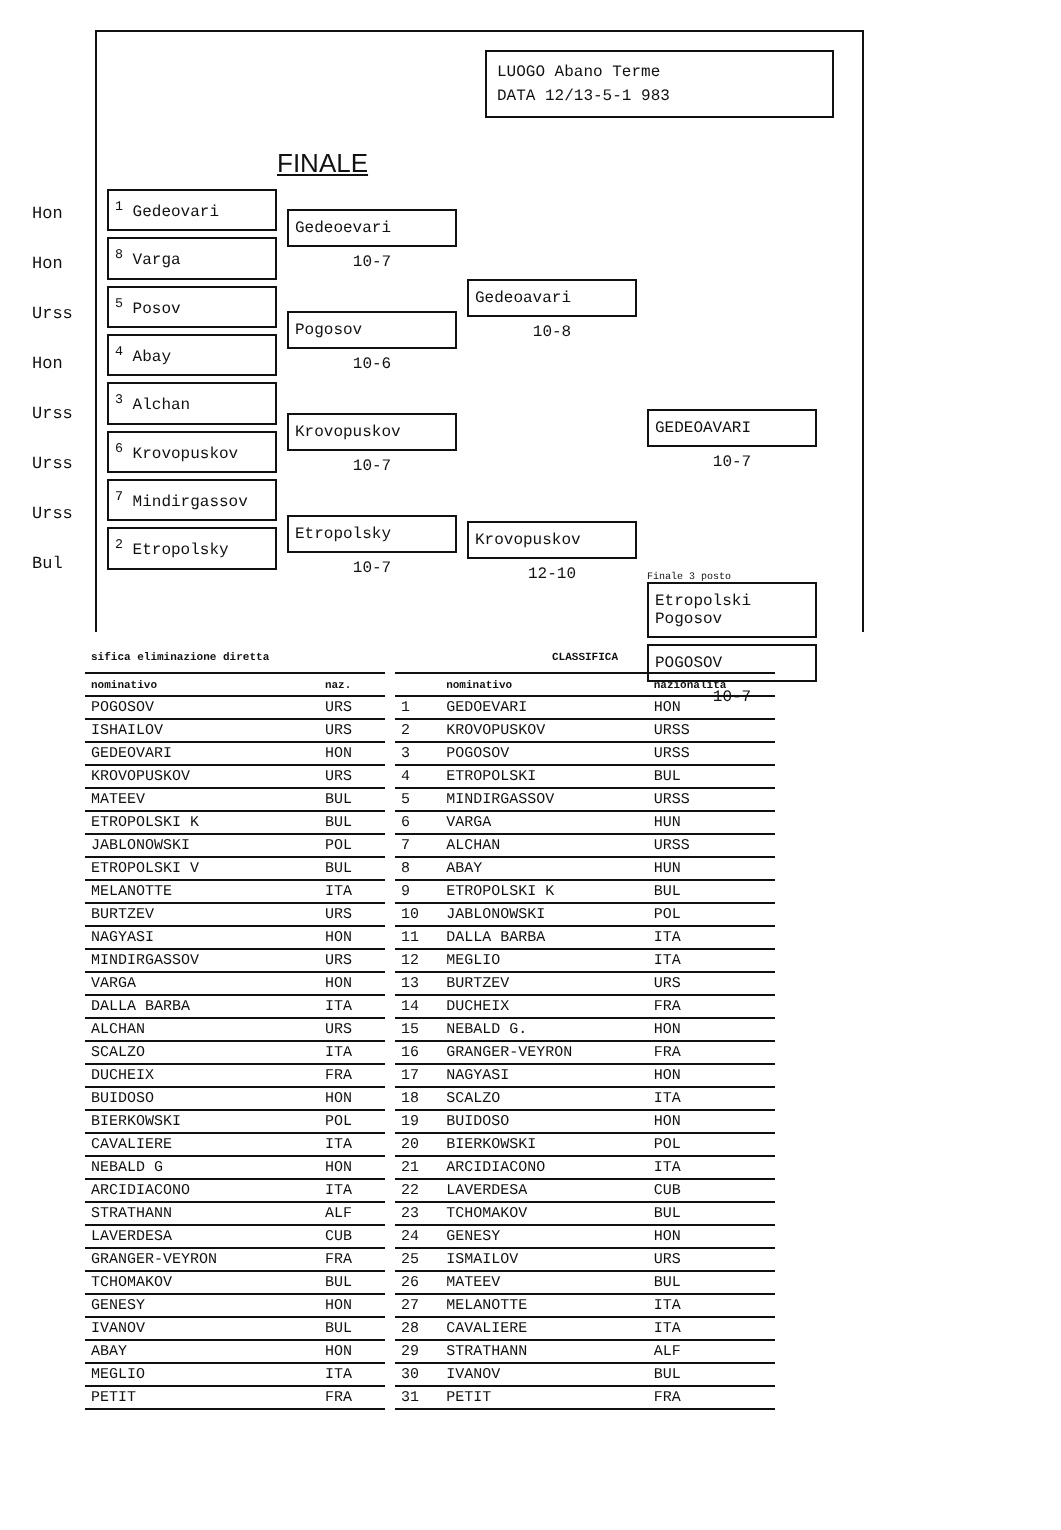LUOGO Abano Terme
DATA 12/13-5-1 983
FINALE
Hon
Hon
Urss
Hon
Urss
Urss
Urss
Bul
<sup>1</sup> Gedeovari
<sup>8</sup> Varga
<sup>5</sup> Posov
<sup>4</sup> Abay
<sup>3</sup> Alchan
<sup>6</sup> Krovopuskov
<sup>7</sup> Mindirgassov
<sup>2</sup> Etropolsky
Gedeoevari
10-7
Pogosov
10-6
Krovopuskov
10-7
Etropolsky
10-7
Gedeoavari
10-8
Krovopuskov
12-10
GEDEOAVARI
10-7
Finale 3 posto
Etropolski
Pogosov
POGOSOV
10-7
| sifica eliminazione diretta | |
| nominativo | naz. |
| POGOSOV | URS |
| ISHAILOV | URS |
| GEDEOVARI | HON |
| KROVOPUSKOV | URS |
| MATEEV | BUL |
| ETROPOLSKI K | BUL |
| JABLONOWSKI | POL |
| ETROPOLSKI V | BUL |
| MELANOTTE | ITA |
| BURTZEV | URS |
| NAGYASI | HON |
| MINDIRGASSOV | URS |
| VARGA | HON |
| DALLA BARBA | ITA |
| ALCHAN | URS |
| SCALZO | ITA |
| DUCHEIX | FRA |
| BUIDOSO | HON |
| BIERKOWSKI | POL |
| CAVALIERE | ITA |
| NEBALD G | HON |
| ARCIDIACONO | ITA |
| STRATHANN | ALF |
| LAVERDESA | CUB |
| GRANGER-VEYRON | FRA |
| TCHOMAKOV | BUL |
| GENESY | HON |
| IVANOV | BUL |
| ABAY | HON |
| MEGLIO | ITA |
| PETIT | FRA |
| CLASSIFICA | | |
| | nominativo | nazionalità |
| 1 | GEDOEVARI | HON |
| 2 | KROVOPUSKOV | URSS |
| 3 | POGOSOV | URSS |
| 4 | ETROPOLSKI | BUL |
| 5 | MINDIRGASSOV | URSS |
| 6 | VARGA | HUN |
| 7 | ALCHAN | URSS |
| 8 | ABAY | HUN |
| 9 | ETROPOLSKI K | BUL |
| 10 | JABLONOWSKI | POL |
| 11 | DALLA BARBA | ITA |
| 12 | MEGLIO | ITA |
| 13 | BURTZEV | URS |
| 14 | DUCHEIX | FRA |
| 15 | NEBALD G. | HON |
| 16 | GRANGER-VEYRON | FRA |
| 17 | NAGYASI | HON |
| 18 | SCALZO | ITA |
| 19 | BUIDOSO | HON |
| 20 | BIERKOWSKI | POL |
| 21 | ARCIDIACONO | ITA |
| 22 | LAVERDESA | CUB |
| 23 | TCHOMAKOV | BUL |
| 24 | GENESY | HON |
| 25 | ISMAILOV | URS |
| 26 | MATEEV | BUL |
| 27 | MELANOTTE | ITA |
| 28 | CAVALIERE | ITA |
| 29 | STRATHANN | ALF |
| 30 | IVANOV | BUL |
| 31 | PETIT | FRA |